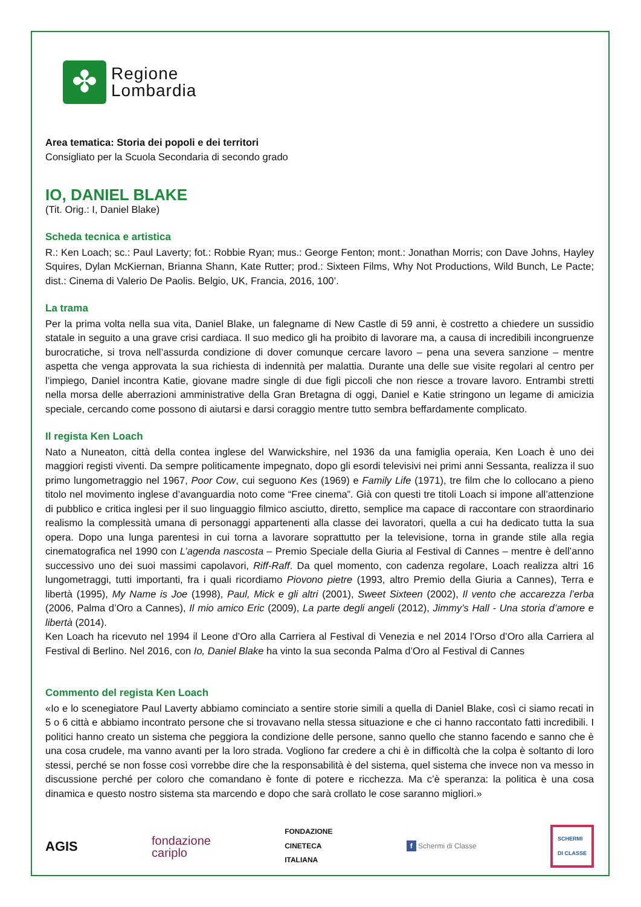✤
Regione
Lombardia
Area tematica: Storia dei popoli e dei territori
Consigliato per la Scuola Secondaria di secondo grado
IO, DANIEL BLAKE
(Tit. Orig.: I, Daniel Blake)
Scheda tecnica e artistica
R.: Ken Loach; sc.: Paul Laverty; fot.: Robbie Ryan; mus.: George Fenton; mont.: Jonathan Morris; con Dave Johns, Hayley Squires, Dylan McKiernan, Brianna Shann, Kate Rutter; prod.: Sixteen Films, Why Not Productions, Wild Bunch, Le Pacte; dist.: Cinema di Valerio De Paolis. Belgio, UK, Francia, 2016, 100’.
La trama
Per la prima volta nella sua vita, Daniel Blake, un falegname di New Castle di 59 anni, è costretto a chiedere un sussidio statale in seguito a una grave crisi cardiaca. Il suo medico gli ha proibito di lavorare ma, a causa di incredibili incongruenze burocratiche, si trova nell’assurda condizione di dover comunque cercare lavoro – pena una severa sanzione – mentre aspetta che venga approvata la sua richiesta di indennità per malattia. Durante una delle sue visite regolari al centro per l’impiego, Daniel incontra Katie, giovane madre single di due figli piccoli che non riesce a trovare lavoro. Entrambi stretti nella morsa delle aberrazioni amministrative della Gran Bretagna di oggi, Daniel e Katie stringono un legame di amicizia speciale, cercando come possono di aiutarsi e darsi coraggio mentre tutto sembra beffardamente complicato.
Il regista Ken Loach
Nato a Nuneaton, città della contea inglese del Warwickshire, nel 1936 da una famiglia operaia, Ken Loach è uno dei maggiori registi viventi. Da sempre politicamente impegnato, dopo gli esordi televisivi nei primi anni Sessanta, realizza il suo primo lungometraggio nel 1967, Poor Cow, cui seguono Kes (1969) e Family Life (1971), tre film che lo collocano a pieno titolo nel movimento inglese d’avanguardia noto come “Free cinema”. Già con questi tre titoli Loach si impone all’attenzione di pubblico e critica inglesi per il suo linguaggio filmico asciutto, diretto, semplice ma capace di raccontare con straordinario realismo la complessità umana di personaggi appartenenti alla classe dei lavoratori, quella a cui ha dedicato tutta la sua opera. Dopo una lunga parentesi in cui torna a lavorare soprattutto per la televisione, torna in grande stile alla regia cinematografica nel 1990 con L’agenda nascosta – Premio Speciale della Giuria al Festival di Cannes – mentre è dell’anno successivo uno dei suoi massimi capolavori, Riff-Raff. Da quel momento, con cadenza regolare, Loach realizza altri 16 lungometraggi, tutti importanti, fra i quali ricordiamo Piovono pietre (1993, altro Premio della Giuria a Cannes), Terra e libertà (1995), My Name is Joe (1998), Paul, Mick e gli altri (2001), Sweet Sixteen (2002), Il vento che accarezza l’erba (2006, Palma d’Oro a Cannes), Il mio amico Eric (2009), La parte degli angeli (2012), Jimmy’s Hall - Una storia d’amore e libertà (2014).
Ken Loach ha ricevuto nel 1994 il Leone d’Oro alla Carriera al Festival di Venezia e nel 2014 l’Orso d’Oro alla Carriera al Festival di Berlino. Nel 2016, con Io, Daniel Blake ha vinto la sua seconda Palma d’Oro al Festival di Cannes
Commento del regista Ken Loach
«Io e lo scenegiatore Paul Laverty abbiamo cominciato a sentire storie simili a quella di Daniel Blake, così ci siamo recati in 5 o 6 città e abbiamo incontrato persone che si trovavano nella stessa situazione e che ci hanno raccontato fatti incredibili. I politici hanno creato un sistema che peggiora la condizione delle persone, sanno quello che stanno facendo e sanno che è una cosa crudele, ma vanno avanti per la loro strada. Vogliono far credere a chi è in difficoltà che la colpa è soltanto di loro stessi, perché se non fosse così vorrebbe dire che la responsabilità è del sistema, quel sistema che invece non va messo in discussione perché per coloro che comandano è fonte di potere e ricchezza. Ma c’è speranza: la politica è una cosa dinamica e questo nostro sistema sta marcendo e dopo che sarà crollato le cose saranno migliori.»
AGIS
fondazione
cariplo
FONDAZIONE
CINETECA
ITALIANA
f Schermi di Classe
SCHERMI
DI CLASSE